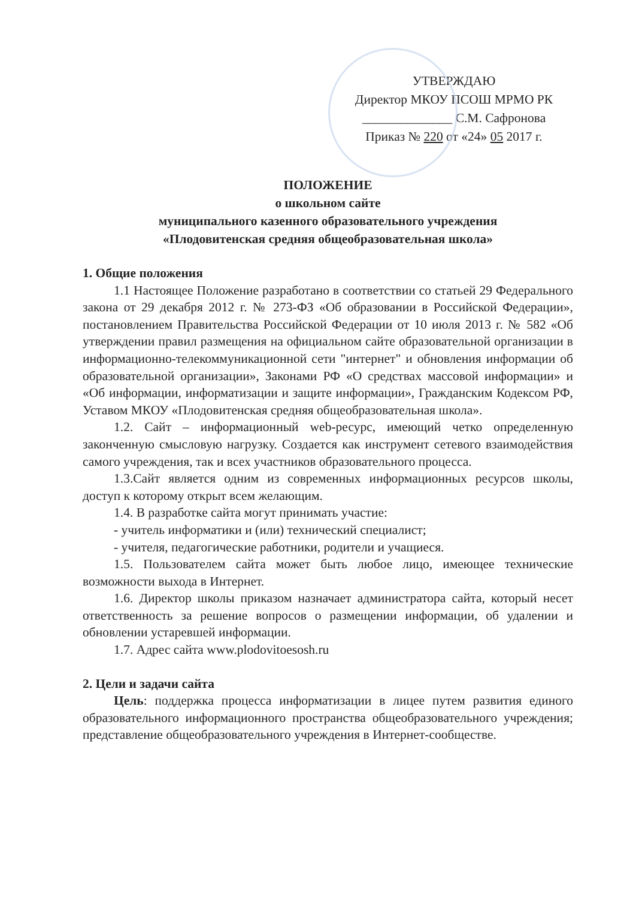УТВЕРЖДАЮ
Директор МКОУ ПСОШ МРМО РК
______________ С.М. Сафронова
Приказ № 220 от «24» 05 2017 г.
ПОЛОЖЕНИЕ
о школьном сайте
муниципального казенного образовательного учреждения
«Плодовитенская средняя общеобразовательная школа»
1. Общие положения
1.1 Настоящее Положение разработано в соответствии со статьей 29 Федерального закона от 29 декабря 2012 г. № 273-ФЗ «Об образовании в Российской Федерации», постановлением Правительства Российской Федерации от 10 июля 2013 г. № 582 «Об утверждении правил размещения на официальном сайте образовательной организации в информационно-телекоммуникационной сети "интернет" и обновления информации об образовательной организации», Законами РФ «О средствах массовой информации» и «Об информации, информатизации и защите информации», Гражданским Кодексом РФ, Уставом МКОУ «Плодовитенская средняя общеобразовательная школа».
1.2. Сайт – информационный web-ресурс, имеющий четко определенную законченную смысловую нагрузку. Создается как инструмент сетевого взаимодействия самого учреждения, так и всех участников образовательного процесса.
1.3.Сайт является одним из современных информационных ресурсов школы, доступ к которому открыт всем желающим.
1.4. В разработке сайта могут принимать участие:
- учитель информатики и (или) технический специалист;
- учителя, педагогические работники, родители и учащиеся.
1.5. Пользователем сайта может быть любое лицо, имеющее технические возможности выхода в Интернет.
1.6. Директор школы приказом назначает администратора сайта, который несет ответственность за решение вопросов о размещении информации, об удалении и обновлении устаревшей информации.
1.7. Адрес сайта www.plodovitoesosh.ru
2. Цели и задачи сайта
Цель: поддержка процесса информатизации в лицее путем развития единого образовательного информационного пространства общеобразовательного учреждения; представление общеобразовательного учреждения в Интернет-сообществе.